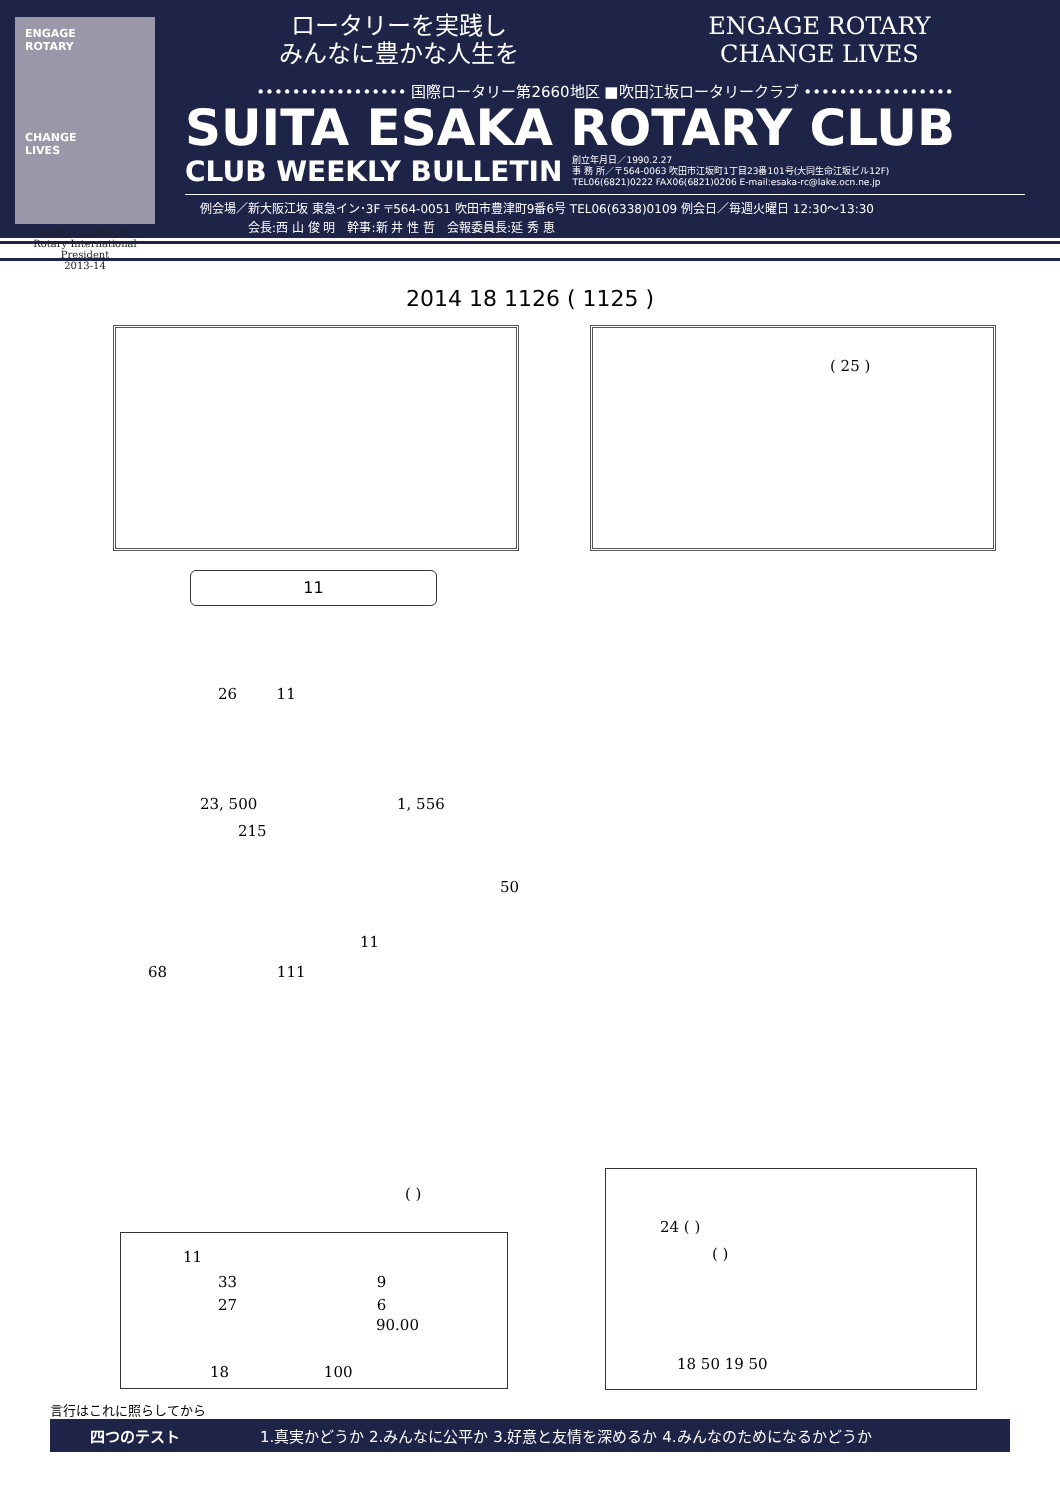ENGAGE
ROTARY
CHANGE
LIVES
RON D. BURTON
Rotary International President
2013-14
ロータリーを実践し
みんなに豊かな人生を
ENGAGE ROTARY
CHANGE LIVES
••••••••••••••••• 国際ロータリー第2660地区 ■吹田江坂ロータリークラブ •••••••••••••••••
SUITA ESAKA ROTARY CLUB
CLUB WEEKLY BULLETIN 創立年月日／1990.2.27
事 務 所／〒564-0063 吹田市江坂町1丁目23番101号(大同生命江坂ビル12F)
TEL06(6821)0222 FAX06(6821)0206 E-mail:esaka-rc@lake.ocn.ne.jp
例会場／新大阪江坂 東急イン･3F 〒564-0051 吹田市豊津町9番6号 TEL06(6338)0109 例会日／毎週火曜日 12:30〜13:30
　　　　会長:西 山 俊 明　幹事:新 井 性 哲　会報委員長:延 秀 恵
2014 18 1126 ( 1125 )
( 25 )
11
26 　　 11
23, 500　　　　　　　　　 1, 556
215
50
11
68　　　　　　　 111
( )
11
33　　　　　　　　　 9
27　　　　　　　　　 6
90.00
18　　　　　　 100
24 ( )
( )
18 50 19 50
言行はこれに照らしてから
四つのテスト 1.真実かどうか 2.みんなに公平か 3.好意と友情を深めるか 4.みんなのためになるかどうか